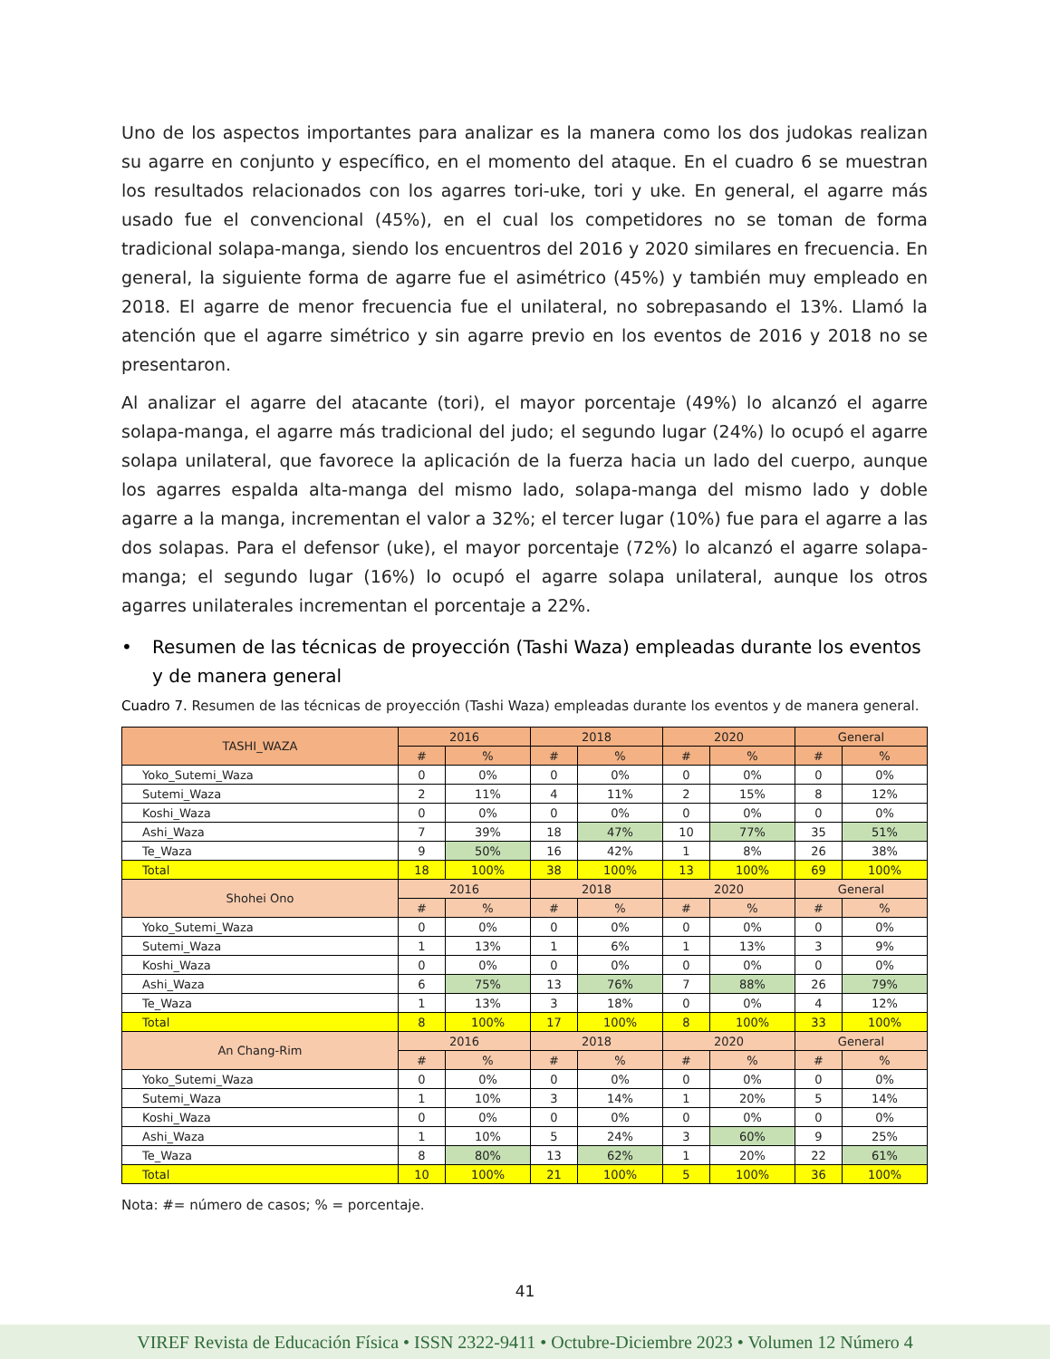Uno de los aspectos importantes para analizar es la manera como los dos judokas realizan su agarre en conjunto y específico, en el momento del ataque. En el cuadro 6 se muestran los resultados relacionados con los agarres tori-uke, tori y uke. En general, el agarre más usado fue el convencional (45%), en el cual los competidores no se toman de forma tradicional solapa-manga, siendo los encuentros del 2016 y 2020 similares en frecuencia. En general, la siguiente forma de agarre fue el asimétrico (45%) y también muy empleado en 2018. El agarre de menor frecuencia fue el unilateral, no sobrepasando el 13%. Llamó la atención que el agarre simétrico y sin agarre previo en los eventos de 2016 y 2018 no se presentaron.
Al analizar el agarre del atacante (tori), el mayor porcentaje (49%) lo alcanzó el agarre solapa-manga, el agarre más tradicional del judo; el segundo lugar (24%) lo ocupó el agarre solapa unilateral, que favorece la aplicación de la fuerza hacia un lado del cuerpo, aunque los agarres espalda alta-manga del mismo lado, solapa-manga del mismo lado y doble agarre a la manga, incrementan el valor a 32%; el tercer lugar (10%) fue para el agarre a las dos solapas. Para el defensor (uke), el mayor porcentaje (72%) lo alcanzó el agarre solapa-manga; el segundo lugar (16%) lo ocupó el agarre solapa unilateral, aunque los otros agarres unilaterales incrementan el porcentaje a 22%.
• Resumen de las técnicas de proyección (Tashi Waza) empleadas durante los eventos y de manera general
Cuadro 7. Resumen de las técnicas de proyección (Tashi Waza) empleadas durante los eventos y de manera general.
| TASHI_WAZA | 2016 | | 2018 | | 2020 | | General | |
| --- | --- | --- | --- | --- | --- | --- | --- | --- |
| | # | % | # | % | # | % | # | % |
| Yoko_Sutemi_Waza | 0 | 0% | 0 | 0% | 0 | 0% | 0 | 0% |
| Sutemi_Waza | 2 | 11% | 4 | 11% | 2 | 15% | 8 | 12% |
| Koshi_Waza | 0 | 0% | 0 | 0% | 0 | 0% | 0 | 0% |
| Ashi_Waza | 7 | 39% | 18 | 47% | 10 | 77% | 35 | 51% |
| Te_Waza | 9 | 50% | 16 | 42% | 1 | 8% | 26 | 38% |
| Total | 18 | 100% | 38 | 100% | 13 | 100% | 69 | 100% |
| Shohei Ono | 2016 | | 2018 | | 2020 | | General | |
| | # | % | # | % | # | % | # | % |
| Yoko_Sutemi_Waza | 0 | 0% | 0 | 0% | 0 | 0% | 0 | 0% |
| Sutemi_Waza | 1 | 13% | 1 | 6% | 1 | 13% | 3 | 9% |
| Koshi_Waza | 0 | 0% | 0 | 0% | 0 | 0% | 0 | 0% |
| Ashi_Waza | 6 | 75% | 13 | 76% | 7 | 88% | 26 | 79% |
| Te_Waza | 1 | 13% | 3 | 18% | 0 | 0% | 4 | 12% |
| Total | 8 | 100% | 17 | 100% | 8 | 100% | 33 | 100% |
| An Chang-Rim | 2016 | | 2018 | | 2020 | | General | |
| | # | % | # | % | # | % | # | % |
| Yoko_Sutemi_Waza | 0 | 0% | 0 | 0% | 0 | 0% | 0 | 0% |
| Sutemi_Waza | 1 | 10% | 3 | 14% | 1 | 20% | 5 | 14% |
| Koshi_Waza | 0 | 0% | 0 | 0% | 0 | 0% | 0 | 0% |
| Ashi_Waza | 1 | 10% | 5 | 24% | 3 | 60% | 9 | 25% |
| Te_Waza | 8 | 80% | 13 | 62% | 1 | 20% | 22 | 61% |
| Total | 10 | 100% | 21 | 100% | 5 | 100% | 36 | 100% |
Nota: #= número de casos; % = porcentaje.
41
VIREF Revista de Educación Física • ISSN 2322-9411 • Octubre-Diciembre 2023 • Volumen 12 Número 4